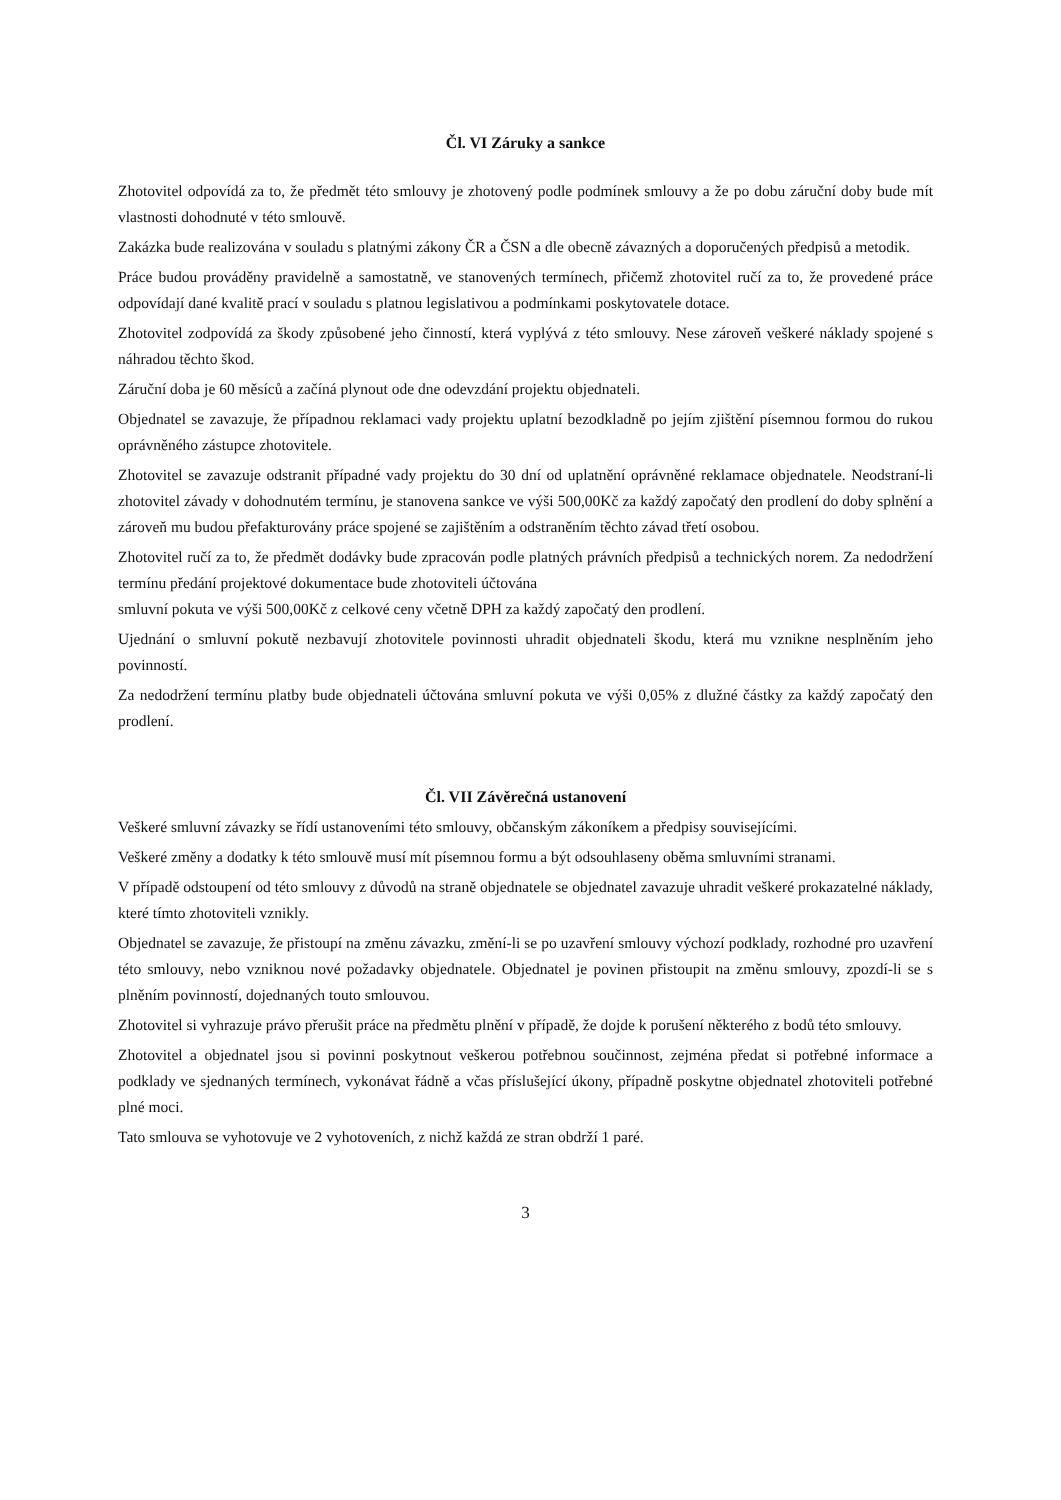Čl. VI Záruky a sankce
Zhotovitel odpovídá za to, že předmět této smlouvy je zhotovený podle podmínek smlouvy a že po dobu záruční doby bude mít vlastnosti dohodnuté v této smlouvě.
Zakázka bude realizována v souladu s platnými zákony ČR a ČSN a dle obecně závazných a doporučených předpisů a metodik.
Práce budou prováděny pravidelně a samostatně, ve stanovených termínech, přičemž zhotovitel ručí za to, že provedené práce odpovídají dané kvalitě prací v souladu s platnou legislativou a podmínkami poskytovatele dotace.
Zhotovitel zodpovídá za škody způsobené jeho činností, která vyplývá z této smlouvy. Nese zároveň veškeré náklady spojené s náhradou těchto škod.
Záruční doba je 60 měsíců a začíná plynout ode dne odevzdání projektu objednateli.
Objednatel se zavazuje, že případnou reklamaci vady projektu uplatní bezodkladně po jejím zjištění písemnou formou do rukou oprávněného zástupce zhotovitele.
Zhotovitel se zavazuje odstranit případné vady projektu do 30 dní od uplatnění oprávněné reklamace objednatele. Neodstraní-li zhotovitel závady v dohodnutém termínu, je stanovena sankce ve výši 500,00Kč za každý započatý den prodlení do doby splnění a zároveň mu budou přefakturovány práce spojené se zajištěním a odstraněním těchto závad třetí osobou.
Zhotovitel ručí za to, že předmět dodávky bude zpracován podle platných právních předpisů a technických norem. Za nedodržení termínu předání projektové dokumentace bude zhotoviteli účtována
smluvní pokuta ve výši 500,00Kč z celkové ceny včetně DPH za každý započatý den prodlení.
Ujednání o smluvní pokutě nezbavují zhotovitele povinnosti uhradit objednateli škodu, která mu vznikne nesplněním jeho povinností.
Za nedodržení termínu platby bude objednateli účtována smluvní pokuta ve výši 0,05% z dlužné částky za každý započatý den prodlení.
Čl. VII Závěrečná ustanovení
Veškeré smluvní závazky se řídí ustanoveními této smlouvy, občanským zákoníkem a předpisy souvisejícími.
Veškeré změny a dodatky k této smlouvě musí mít písemnou formu a být odsouhlaseny oběma smluvními stranami.
V případě odstoupení od této smlouvy z důvodů na straně objednatele se objednatel zavazuje uhradit veškeré prokazatelné náklady, které tímto zhotoviteli vznikly.
Objednatel se zavazuje, že přistoupí na změnu závazku, změní-li se po uzavření smlouvy výchozí podklady, rozhodné pro uzavření této smlouvy, nebo vzniknou nové požadavky objednatele. Objednatel je povinen přistoupit na změnu smlouvy, zpozdí-li se s plněním povinností, dojednaných touto smlouvou.
Zhotovitel si vyhrazuje právo přerušit práce na předmětu plnění v případě, že dojde k porušení některého z bodů této smlouvy.
Zhotovitel a objednatel jsou si povinni poskytnout veškerou potřebnou součinnost, zejména předat si potřebné informace a podklady ve sjednaných termínech, vykonávat řádně a včas příslušející úkony, případně poskytne objednatel zhotoviteli potřebné plné moci.
Tato smlouva se vyhotovuje ve 2 vyhotoveních, z nichž každá ze stran obdrží 1 paré.
3